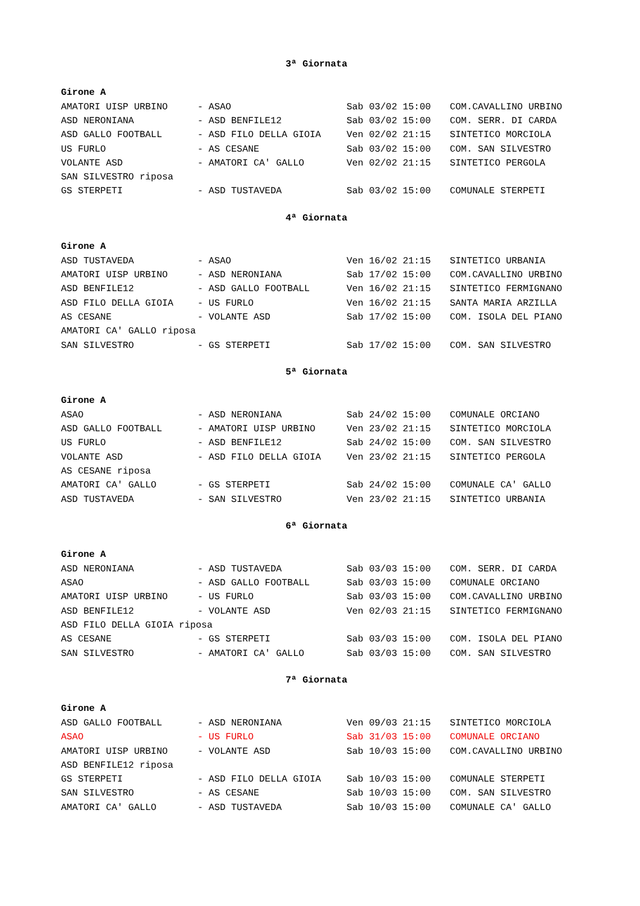3ª Giornata
Girone A
| AMATORI UISP URBINO | - ASAO | Sab 03/02 15:00 | COM.CAVALLINO URBINO |
| ASD NERONIANA | - ASD BENFILE12 | Sab 03/02 15:00 | COM. SERR. DI CARDA |
| ASD GALLO FOOTBALL | - ASD FILO DELLA GIOIA | Ven 02/02 21:15 | SINTETICO MORCIOLA |
| US FURLO | - AS CESANE | Sab 03/02 15:00 | COM. SAN SILVESTRO |
| VOLANTE ASD | - AMATORI CA' GALLO | Ven 02/02 21:15 | SINTETICO PERGOLA |
| SAN SILVESTRO riposa | | | |
| GS STERPETI | - ASD TUSTAVEDA | Sab 03/02 15:00 | COMUNALE STERPETI |
4ª Giornata
Girone A
| ASD TUSTAVEDA | - ASAO | Ven 16/02 21:15 | SINTETICO URBANIA |
| AMATORI UISP URBINO | - ASD NERONIANA | Sab 17/02 15:00 | COM.CAVALLINO URBINO |
| ASD BENFILE12 | - ASD GALLO FOOTBALL | Ven 16/02 21:15 | SINTETICO FERMIGNANO |
| ASD FILO DELLA GIOIA | - US FURLO | Ven 16/02 21:15 | SANTA MARIA ARZILLA |
| AS CESANE | - VOLANTE ASD | Sab 17/02 15:00 | COM. ISOLA DEL PIANO |
| AMATORI CA' GALLO riposa | | | |
| SAN SILVESTRO | - GS STERPETI | Sab 17/02 15:00 | COM. SAN SILVESTRO |
5ª Giornata
Girone A
| ASAO | - ASD NERONIANA | Sab 24/02 15:00 | COMUNALE ORCIANO |
| ASD GALLO FOOTBALL | - AMATORI UISP URBINO | Ven 23/02 21:15 | SINTETICO MORCIOLA |
| US FURLO | - ASD BENFILE12 | Sab 24/02 15:00 | COM. SAN SILVESTRO |
| VOLANTE ASD | - ASD FILO DELLA GIOIA | Ven 23/02 21:15 | SINTETICO PERGOLA |
| AS CESANE riposa | | | |
| AMATORI CA' GALLO | - GS STERPETI | Sab 24/02 15:00 | COMUNALE CA' GALLO |
| ASD TUSTAVEDA | - SAN SILVESTRO | Ven 23/02 21:15 | SINTETICO URBANIA |
6ª Giornata
Girone A
| ASD NERONIANA | - ASD TUSTAVEDA | Sab 03/03 15:00 | COM. SERR. DI CARDA |
| ASAO | - ASD GALLO FOOTBALL | Sab 03/03 15:00 | COMUNALE ORCIANO |
| AMATORI UISP URBINO | - US FURLO | Sab 03/03 15:00 | COM.CAVALLINO URBINO |
| ASD BENFILE12 | - VOLANTE ASD | Ven 02/03 21:15 | SINTETICO FERMIGNANO |
| ASD FILO DELLA GIOIA riposa | | | |
| AS CESANE | - GS STERPETI | Sab 03/03 15:00 | COM. ISOLA DEL PIANO |
| SAN SILVESTRO | - AMATORI CA' GALLO | Sab 03/03 15:00 | COM. SAN SILVESTRO |
7ª Giornata
Girone A
| ASD GALLO FOOTBALL | - ASD NERONIANA | Ven 09/03 21:15 | SINTETICO MORCIOLA |
| ASAO | - US FURLO | Sab 31/03 15:00 | COMUNALE ORCIANO |
| AMATORI UISP URBINO | - VOLANTE ASD | Sab 10/03 15:00 | COM.CAVALLINO URBINO |
| ASD BENFILE12 riposa | | | |
| GS STERPETI | - ASD FILO DELLA GIOIA | Sab 10/03 15:00 | COMUNALE STERPETI |
| SAN SILVESTRO | - AS CESANE | Sab 10/03 15:00 | COM. SAN SILVESTRO |
| AMATORI CA' GALLO | - ASD TUSTAVEDA | Sab 10/03 15:00 | COMUNALE CA' GALLO |